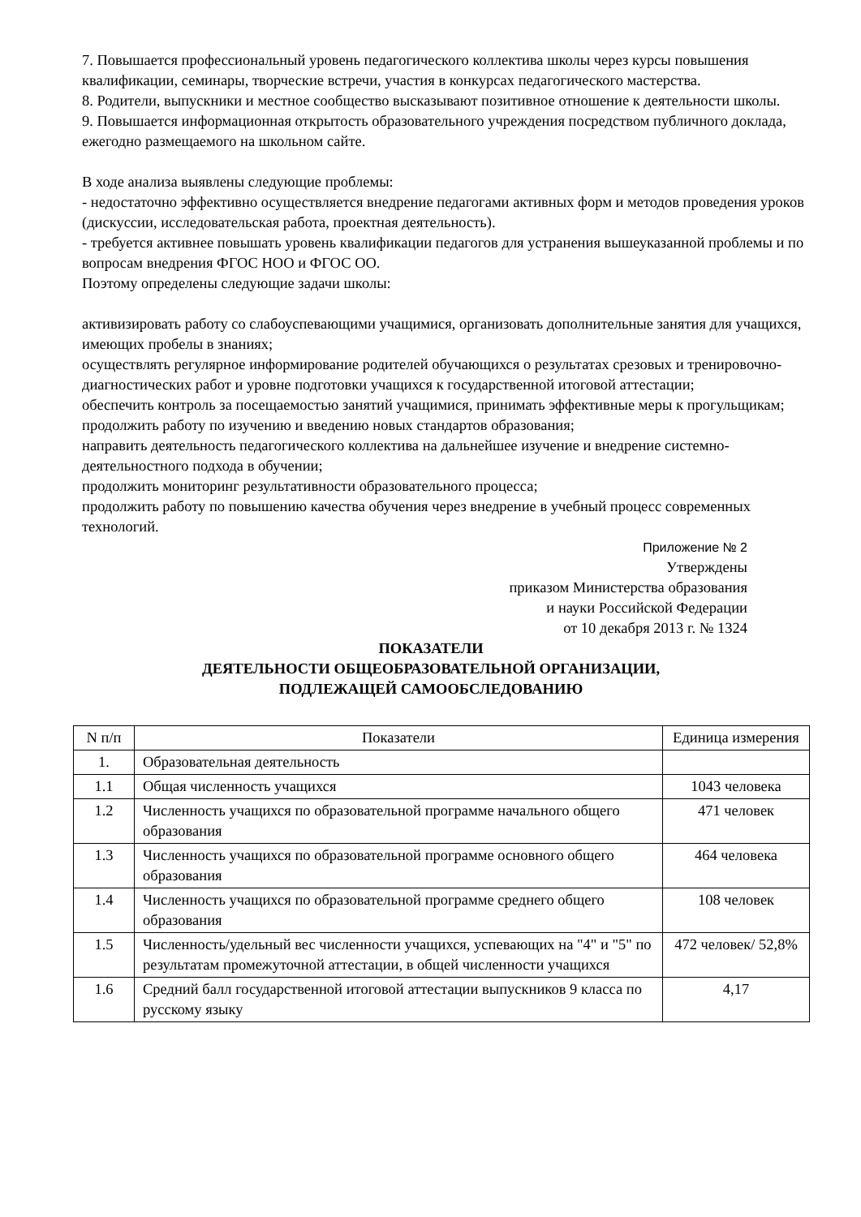7. Повышается профессиональный уровень педагогического коллектива школы через курсы повышения квалификации, семинары, творческие встречи, участия в конкурсах педагогического мастерства.
8. Родители, выпускники и местное сообщество высказывают позитивное отношение к деятельности школы.
9. Повышается информационная открытость образовательного учреждения посредством публичного доклада, ежегодно размещаемого на школьном сайте.
В ходе анализа выявлены следующие проблемы:
- недостаточно эффективно осуществляется внедрение педагогами активных форм и методов проведения уроков (дискуссии, исследовательская работа, проектная деятельность).
- требуется активнее повышать уровень квалификации педагогов для устранения вышеуказанной проблемы и по вопросам внедрения ФГОС НОО и ФГОС ОО.
Поэтому определены следующие задачи школы:
активизировать работу со слабоуспевающими учащимися, организовать дополнительные занятия для учащихся, имеющих пробелы в знаниях;
осуществлять регулярное информирование родителей обучающихся о результатах срезовых и тренировочно-диагностических работ и уровне подготовки учащихся к государственной итоговой аттестации;
обеспечить контроль за посещаемостью занятий учащимися, принимать эффективные меры к прогульщикам;
продолжить работу по изучению и введению новых стандартов образования;
направить деятельность педагогического коллектива на дальнейшее изучение и внедрение системно-деятельностного подхода в обучении;
продолжить мониторинг результативности образовательного процесса;
продолжить работу по повышению качества обучения через внедрение в учебный процесс современных технологий.
Приложение № 2
Утверждены
приказом Министерства образования
и науки Российской Федерации
от 10 декабря 2013 г. № 1324
ПОКАЗАТЕЛИ
ДЕЯТЕЛЬНОСТИ ОБЩЕОБРАЗОВАТЕЛЬНОЙ ОРГАНИЗАЦИИ,
ПОДЛЕЖАЩЕЙ САМООБСЛЕДОВАНИЮ
| N п/п | Показатели | Единица измерения |
| --- | --- | --- |
| 1. | Образовательная деятельность | |
| 1.1 | Общая численность учащихся | 1043 человека |
| 1.2 | Численность учащихся по образовательной программе начального общего образования | 471 человек |
| 1.3 | Численность учащихся по образовательной программе основного общего образования | 464 человека |
| 1.4 | Численность учащихся по образовательной программе среднего общего образования | 108 человек |
| 1.5 | Численность/удельный вес численности учащихся, успевающих на "4" и "5" по результатам промежуточной аттестации, в общей численности учащихся | 472 человек/ 52,8% |
| 1.6 | Средний балл государственной итоговой аттестации выпускников 9 класса по русскому языку | 4,17 |